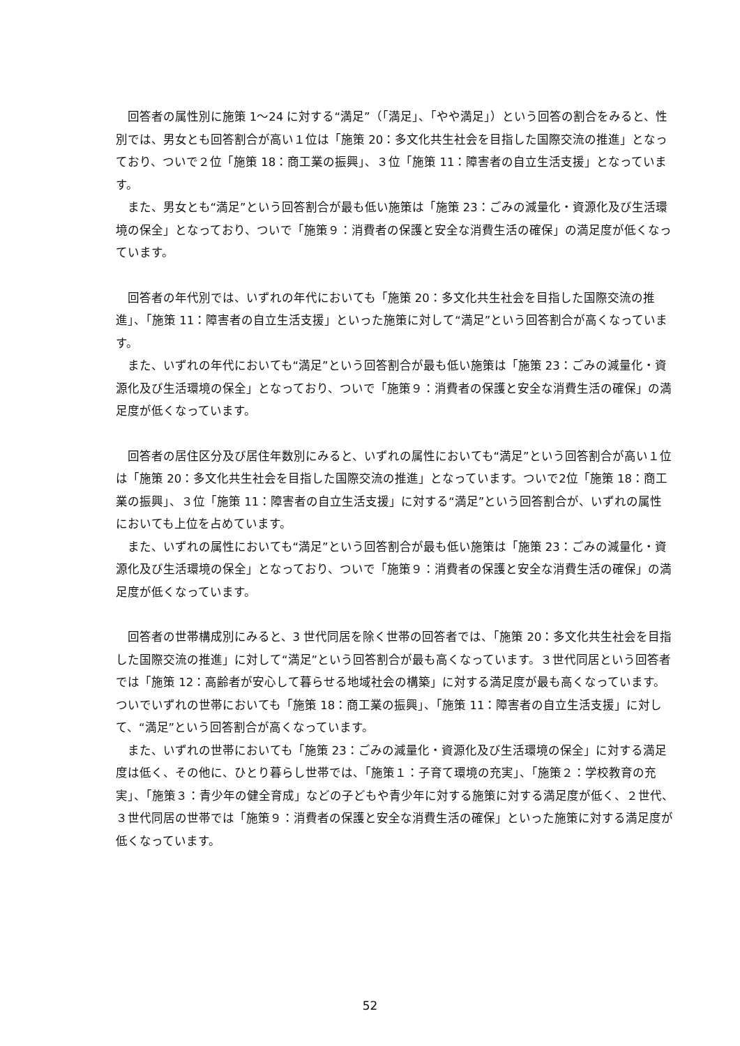回答者の属性別に施策 1～24 に対する“満足”（「満足」、「やや満足」）という回答の割合をみると、性別では、男女とも回答割合が高い１位は「施策 20：多文化共生社会を目指した国際交流の推進」となっており、ついで２位「施策 18：商工業の振興」、３位「施策 11：障害者の自立生活支援」となっています。
また、男女とも“満足”という回答割合が最も低い施策は「施策 23：ごみの減量化・資源化及び生活環境の保全」となっており、ついで「施策９：消費者の保護と安全な消費生活の確保」の満足度が低くなっています。
回答者の年代別では、いずれの年代においても「施策 20：多文化共生社会を目指した国際交流の推進」、「施策 11：障害者の自立生活支援」といった施策に対して“満足”という回答割合が高くなっています。
また、いずれの年代においても“満足”という回答割合が最も低い施策は「施策 23：ごみの減量化・資源化及び生活環境の保全」となっており、ついで「施策９：消費者の保護と安全な消費生活の確保」の満足度が低くなっています。
回答者の居住区分及び居住年数別にみると、いずれの属性においても“満足”という回答割合が高い１位は「施策 20：多文化共生社会を目指した国際交流の推進」となっています。ついで2位「施策 18：商工業の振興」、３位「施策 11：障害者の自立生活支援」に対する“満足”という回答割合が、いずれの属性においても上位を占めています。
また、いずれの属性においても“満足”という回答割合が最も低い施策は「施策 23：ごみの減量化・資源化及び生活環境の保全」となっており、ついで「施策９：消費者の保護と安全な消費生活の確保」の満足度が低くなっています。
回答者の世帯構成別にみると、3 世代同居を除く世帯の回答者では、「施策 20：多文化共生社会を目指した国際交流の推進」に対して“満足”という回答割合が最も高くなっています。３世代同居という回答者では「施策 12：高齢者が安心して暮らせる地域社会の構築」に対する満足度が最も高くなっています。ついでいずれの世帯においても「施策 18：商工業の振興」、「施策 11：障害者の自立生活支援」に対して、“満足”という回答割合が高くなっています。
また、いずれの世帯においても「施策 23：ごみの減量化・資源化及び生活環境の保全」に対する満足度は低く、その他に、ひとり暮らし世帯では、「施策１：子育て環境の充実」、「施策２：学校教育の充実」、「施策３：青少年の健全育成」などの子どもや青少年に対する施策に対する満足度が低く、２世代、３世代同居の世帯では「施策９：消費者の保護と安全な消費生活の確保」といった施策に対する満足度が低くなっています。
52